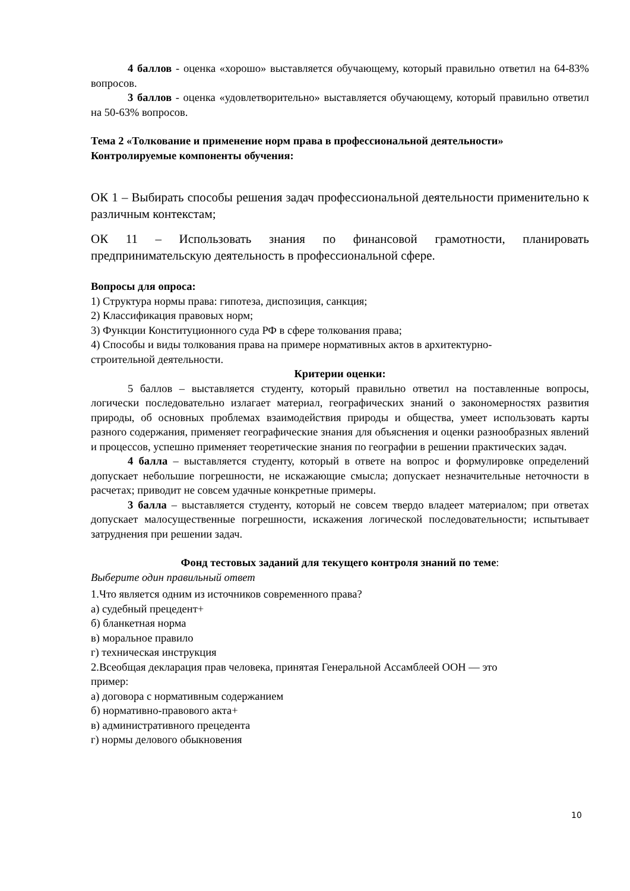4 баллов - оценка «хорошо» выставляется обучающему, который правильно ответил на 64-83% вопросов.
3 баллов - оценка «удовлетворительно» выставляется обучающему, который правильно ответил на 50-63% вопросов.
Тема 2 «Толкование и применение норм права в профессиональной деятельности»
Контролируемые компоненты обучения:
ОК 1 – Выбирать способы решения задач профессиональной деятельности применительно к различным контекстам;
ОК 11 – Использовать знания по финансовой грамотности, планировать предпринимательскую деятельность в профессиональной сфере.
Вопросы для опроса:
1) Структура нормы права: гипотеза, диспозиция, санкция;
2) Классификация правовых норм;
3) Функции Конституционного суда РФ в сфере толкования права;
4) Способы и виды толкования права на примере нормативных актов в архитектурно-
строительной деятельности.
Критерии оценки:
5 баллов – выставляется студенту, который правильно ответил на поставленные вопросы, логически последовательно излагает материал, географических знаний о закономерностях развития природы, об основных проблемах взаимодействия природы и общества, умеет использовать карты разного содержания, применяет географические знания для объяснения и оценки разнообразных явлений и процессов, успешно применяет теоретические знания по географии в решении практических задач.
4 балла – выставляется студенту, который в ответе на вопрос и формулировке определений допускает небольшие погрешности, не искажающие смысла; допускает незначительные неточности в расчетах; приводит не совсем удачные конкретные примеры.
3 балла – выставляется студенту, который не совсем твердо владеет материалом; при ответах допускает малосущественные погрешности, искажения логической последовательности; испытывает затруднения при решении задач.
Фонд тестовых заданий для текущего контроля знаний по теме:
Выберите один правильный ответ
1.Что является одним из источников современного права?
а) судебный прецедент+
б) бланкетная норма
в) моральное правило
г) техническая инструкция
2.Всеобщая декларация прав человека, принятая Генеральной Ассамблеей ООН — это
пример:
а) договора с нормативным содержанием
б) нормативно-правового акта+
в) административного прецедента
г) нормы делового обыкновения
10